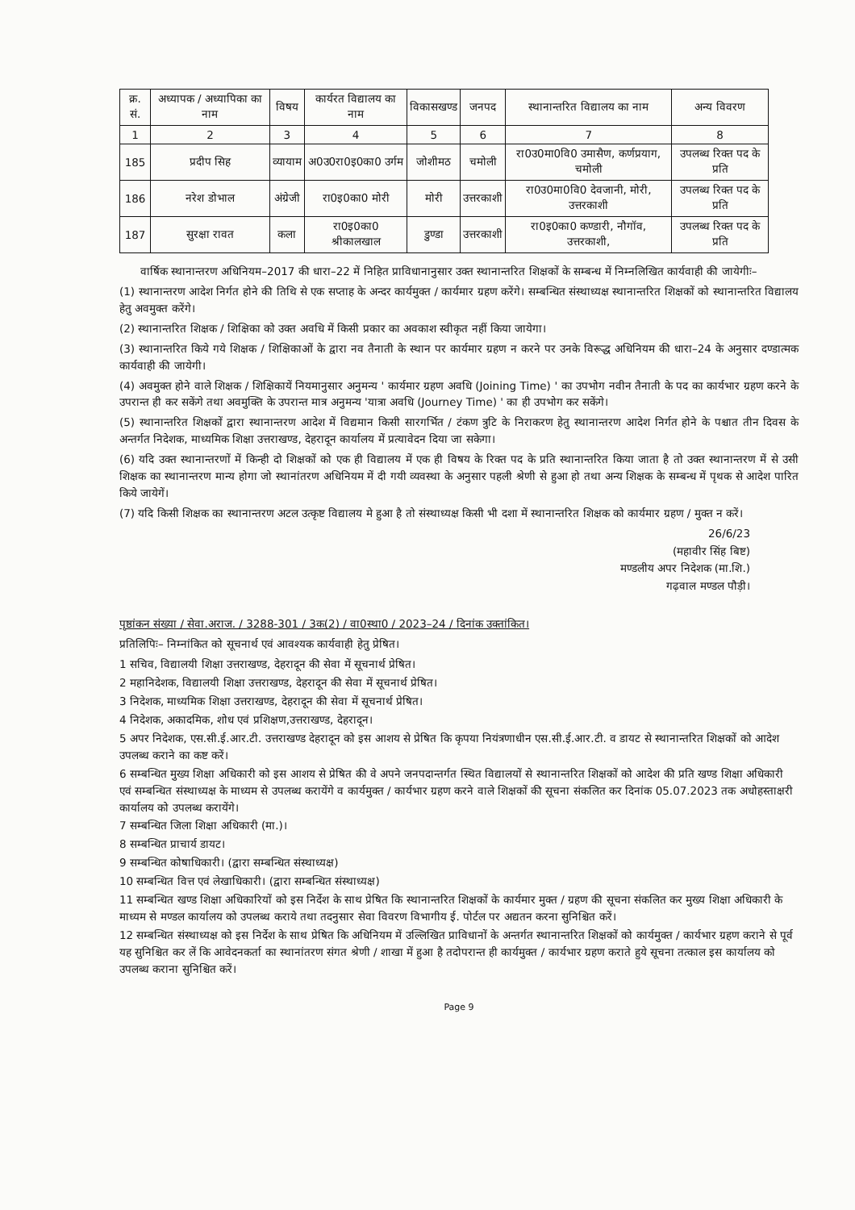| क्र. सं. | अध्यापक / अध्यापिका का नाम | विषय | कार्यरत विद्यालय का नाम | विकासखण्ड | जनपद | स्थानान्तरित विद्यालय का नाम | अन्य विवरण |
| --- | --- | --- | --- | --- | --- | --- | --- |
| 1 | 2 | 3 | 4 | 5 | 6 | 7 | 8 |
| 185 | प्रदीप सिह | व्यायाम | अ0उ0रा0इ0का0 उर्गम | जोशीमठ | चमोली | रा0उ0मा0वि0 उमासैण, कर्णप्रयाग, चमोली | उपलब्ध रिक्त पद के प्रति |
| 186 | नरेश डोभाल | अंग्रेजी | रा0इ0का0 मोरी | मोरी | उत्तरकाशी | रा0उ0मा0वि0 देवजानी, मोरी, उत्तरकाशी | उपलब्ध रिक्त पद के प्रति |
| 187 | सुरक्षा रावत | कला | रा0इ0का0 श्रीकालखाल | डुण्डा | उत्तरकाशी | रा0इ0का0 कण्डारी, नौगॉव, उत्तरकाशी, | उपलब्ध रिक्त पद के प्रति |
वार्षिक स्थानान्तरण अधिनियम–2017 की धारा–22 में निहित प्राविधानानुसार उक्त स्थानान्तरित शिक्षकों के सम्बन्ध में निम्नलिखित कार्यवाही की जायेगीः–
(1) स्थानान्तरण आदेश निर्गत होने की तिथि से एक सप्ताह के अन्दर कार्यमुक्त / कार्यमार ग्रहण करेंगे। सम्बन्धित संस्थाध्यक्ष स्थानान्तरित शिक्षकों को स्थानान्तरित विद्यालय हेतु अवमुक्त करेंगे।
(2) स्थानान्तरित शिक्षक / शिक्षिका को उक्त अवधि में किसी प्रकार का अवकाश स्वीकृत नहीं किया जायेगा।
(3) स्थानान्तरित किये गये शिक्षक / शिक्षिकाओं के द्वारा नव तैनाती के स्थान पर कार्यमार ग्रहण न करने पर उनके विरूद्ध अधिनियम की धारा–24 के अनुसार दण्डात्मक कार्यवाही की जायेगी।
(4) अवमुक्त होने वाले शिक्षक / शिक्षिकायें नियमानुसार अनुमन्य ' कार्यमार ग्रहण अवधि (Joining Time) ' का उपभोग नवीन तैनाती के पद का कार्यभार ग्रहण करने के उपरान्त ही कर सकेंगे तथा अवमुक्ति के उपरान्त मात्र अनुमन्य 'यात्रा अवधि (Journey Time) ' का ही उपभोग कर सकेंगे।
(5) स्थानान्तरित शिक्षकों द्वारा स्थानान्तरण आदेश में विद्यमान किसी सारगर्भित / टंकण त्रुटि के निराकरण हेतु स्थानान्तरण आदेश निर्गत होने के पश्चात तीन दिवस के अन्तर्गत निदेशक, माध्यमिक शिक्षा उत्तराखण्ड, देहरादून कार्यालय में प्रत्यावेदन दिया जा सकेगा।
(6) यदि उक्त स्थानान्तरणों में किन्ही दो शिक्षकों को एक ही विद्यालय में एक ही विषय के रिक्त पद के प्रति स्थानान्तरित किया जाता है तो उक्त स्थानान्तरण में से उसी शिक्षक का स्थानान्तरण मान्य होगा जो स्थानांतरण अधिनियम में दी गयी व्यवस्था के अनुसार पहली श्रेणी से हुआ हो तथा अन्य शिक्षक के सम्बन्ध में पृथक से आदेश पारित किये जायेगें।
(7) यदि किसी शिक्षक का स्थानान्तरण अटल उत्कृष्ट विद्यालय मे हुआ है तो संस्थाध्यक्ष किसी भी दशा में स्थानान्तरित शिक्षक को कार्यमार ग्रहण / मुक्त न करें।
26/6/23
(महावीर सिंह बिष्ट)
मण्डलीय अपर निदेशक (मा.शि.)
गढ़वाल मण्डल पौड़ी।
पृष्ठांकन संख्या / सेवा.अराज. / 3288-301 / 3क(2) / वा0स्था0 / 2023–24 / दिनांक उक्तांकित।
प्रतिलिपिः– निम्नांकित को सूचनार्थ एवं आवश्यक कार्यवाही हेतु प्रेषित।
1 सचिव, विद्यालयी शिक्षा उत्तराखण्ड, देहरादून की सेवा में सूचनार्थ प्रेषित।
2 महानिदेशक, विद्यालयी शिक्षा उत्तराखण्ड, देहरादून की सेवा में सूचनार्थ प्रेषित।
3 निदेशक, माध्यमिक शिक्षा उत्तराखण्ड, देहरादून की सेवा में सूचनार्थ प्रेषित।
4 निदेशक, अकादमिक, शोध एवं प्रशिक्षण,उत्तराखण्ड, देहरादून।
5 अपर निदेशक, एस.सी.ई.आर.टी. उत्तराखण्ड देहरादून को इस आशय से प्रेषित कि कृपया नियंत्रणाधीन एस.सी.ई.आर.टी. व डायट से स्थानान्तरित शिक्षकों को आदेश उपलब्ध कराने का कष्ट करें।
6 सम्बन्धित मुख्य शिक्षा अधिकारी को इस आशय से प्रेषित की वे अपने जनपदान्तर्गत स्थित विद्यालयों से स्थानान्तरित शिक्षकों को आदेश की प्रति खण्ड शिक्षा अधिकारी एवं सम्बन्धित संस्थाध्यक्ष के माध्यम से उपलब्ध करायेंगे व कार्यमुक्त / कार्यभार ग्रहण करने वाले शिक्षकों की सूचना संकलित कर दिनांक 05.07.2023 तक अधोहस्ताक्षरी कार्यालय को उपलब्ध करायेंगे।
7 सम्बन्धित जिला शिक्षा अधिकारी (मा.)।
8 सम्बन्धित प्राचार्य डायट।
9 सम्बन्धित कोषाधिकारी। (द्वारा सम्बन्धित संस्थाध्यक्ष)
10 सम्बन्धित वित्त एवं लेखाधिकारी। (द्वारा सम्बन्धित संस्थाध्यक्ष)
11 सम्बन्धित खण्ड शिक्षा अधिकारियों को इस निर्देश के साथ प्रेषित कि स्थानान्तरित शिक्षकों के कार्यमार मुक्त / ग्रहण की सूचना संकलित कर मुख्य शिक्षा अधिकारी के माध्यम से मण्डल कार्यालय को उपलब्ध कराये तथा तदनुसार सेवा विवरण विभागीय ई. पोर्टल पर अद्यतन करना सुनिश्चित करें।
12 सम्बन्धित संस्थाध्यक्ष को इस निर्देश के साथ प्रेषित कि अधिनियम में उल्लिखित प्राविधानों के अन्तर्गत स्थानान्तरित शिक्षकों को कार्यमुक्त / कार्यभार ग्रहण कराने से पूर्व यह सुनिश्चित कर लें कि आवेदनकर्ता का स्थानांतरण संगत श्रेणी / शाखा में हुआ है तदोपरान्त ही कार्यमुक्त / कार्यभार ग्रहण कराते हुये सूचना तत्काल इस कार्यालय को उपलब्ध कराना सुनिश्चित करें।
Page 9